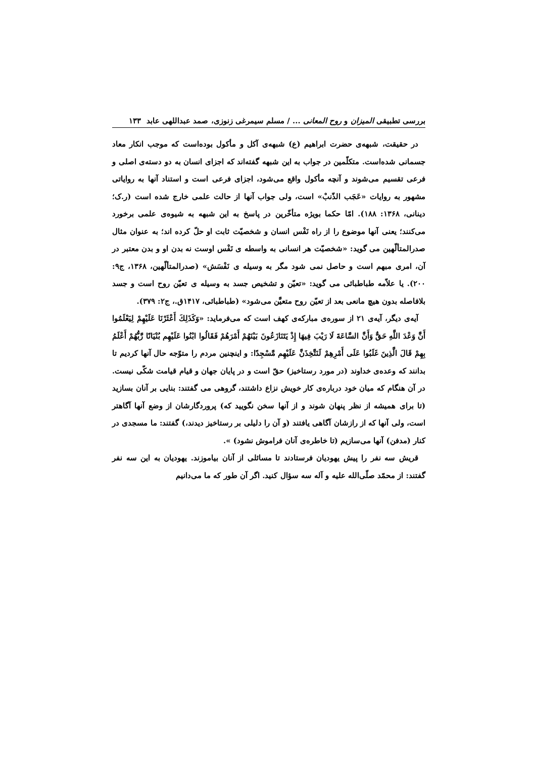بررسی تطبیقی المیزان و روح المعانی ... / مسلم سیمرغی زنوزی، صمد عبداللهی عابد ۱۳۳
در حقیقت، شبهه‌ی حضرت ابراهیم (ع) شبهه‌ی آکل و مأکول بوده‌است که موجب انکار معاد جسمانی شده‌است. متکلّمین در جواب به این شبهه گفته‌اند که اجزای انسان به دو دسته‌ی اصلی و فرعی تقسیم می‌شوند و آنچه مأکول واقع می‌شود، اجزای فرعی است و استناد آنها به روایاتی مشهور به روایات «عَجَب الذّنبْ» است، ولی جواب آنها از حالت علمی خارج شده است (ر.ک؛ دینانی، ۱۳۶۸: ۱۸۸). امّا حکما بویژه متأخّرین در پاسخ به این شبهه به شیوه‌ی علمی برخورد می‌کنند؛ یعنی آنها موضوع را از راه نَفْس انسان و شخصیّت ثابت او حلّ کرده اند؛ به عنوان مثال صدرالمتألّهین می گوید: «شخصیّت هر انسانی به واسطه ی نَفْس اوست نه بدن او و بدن معتبر در آن، امری مبهم است و حاصل نمی شود مگر به وسیله ی نَفْسَش» (صدرالمتألّهین، ۱۳۶۸، ج۹: ۲۰۰). یا علاّمه طباطبائی می گوید: «تعیّن و تشخیص جسد به وسیله ی تعیّن روح است و جسد بلافاصله بدون هیچ مانعی بعد از تعیّن روح متعیَّن می‌شود» (طباطبائی، ۱۴۱۷ق.، ج۲: ۳۷۹).
آیه‌ی دیگر، آیه‌ی ۲۱ از سوره‌ی مبارکه‌ی کهف است که می‌فرماید: «وَكَذَلِكَ أَعْثَرْنَا عَلَيْهِمْ لِيَعْلَمُوا أَنَّ وَعْدَ اللَّهِ حَقٌّ وَأَنَّ السَّاعَةَ لَا رَيْبَ فِيهَا إِذْ يَتَنَازَعُونَ بَيْنَهُمْ أَمْرَهُمْ فَقَالُوا ابْنُوا عَلَيْهِم بُنْيَانًا رَّبُّهُمْ أَعْلَمُ بِهِمْ قَالَ الَّذِينَ غَلَبُوا عَلَى أَمْرِهِمْ لَنَتَّخِذَنَّ عَلَيْهِم مَّسْجِدًا: و اینچنین مردم را متوّجه حال آنها کردیم تا بدانند که وعده‌ی خداوند (در مورد رستاخیز) حقّ است و در پایان جهان و قیام قیامت شکّی نیست. در آن هنگام که میان خود درباره‌ی کار خویش نزاع داشتند، گروهی می گفتند: بنایی بر آنان بسازید (تا برای همیشه از نظر پنهان شوند و از آنها سخن نگویید که) پروردگارشان از وضع آنها آگاهتر است، ولی آنها که از رازشان آگاهی یافتند (و آن را دلیلی بر رستاخیز دیدند،) گفتند: ما مسجدی در کنار (مدفن) آنها می‌سازیم (تا خاطره‌ی آنان فراموش نشود) ».
قریش سه نفر را پیش یهودیان فرستادند تا مسائلی از آنان بیاموزند. یهودیان به این سه نفر گفتند: از محمّد صلّی‌الله علیه و آله سه سؤال کنید. اگر آن طور که ما می‌دانیم